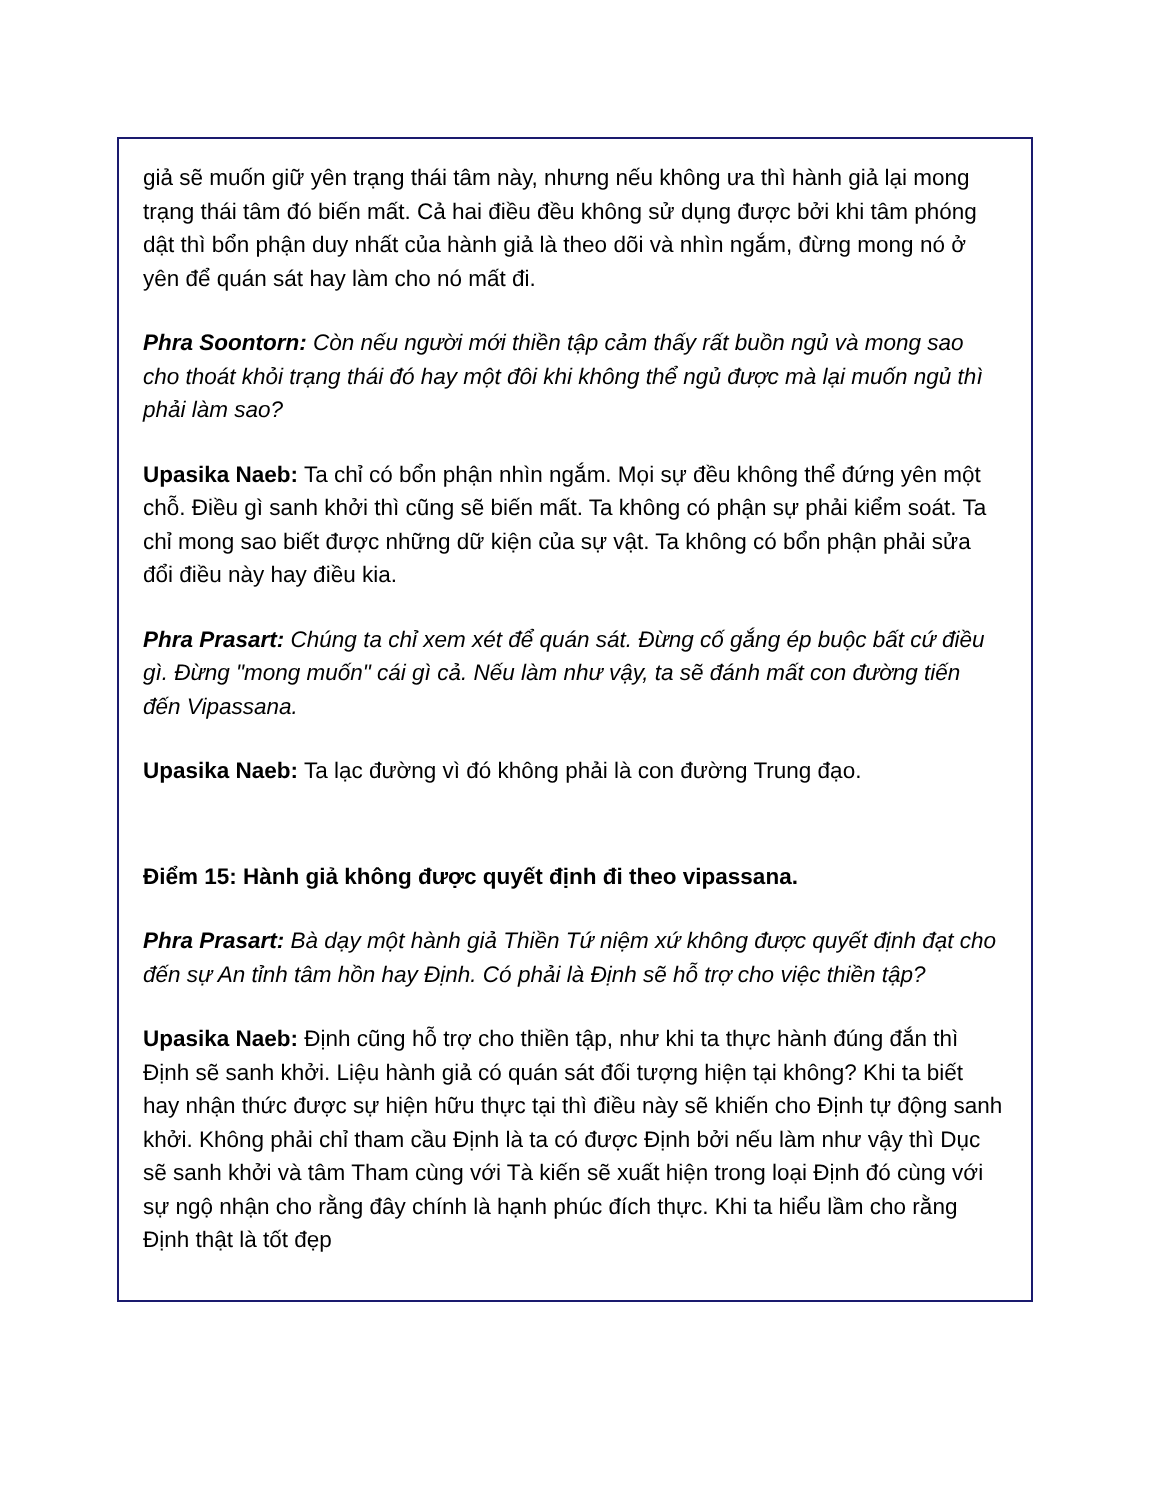giả sẽ muốn giữ yên trạng thái tâm này, nhưng nếu không ưa thì hành giả lại mong trạng thái tâm đó biến mất. Cả hai điều đều không sử dụng được bởi khi tâm phóng dật thì bổn phận duy nhất của hành giả là theo dõi và nhìn ngắm, đừng mong nó ở yên để quán sát hay làm cho nó mất đi.
Phra Soontorn: Còn nếu người mới thiền tập cảm thấy rất buồn ngủ và mong sao cho thoát khỏi trạng thái đó hay một đôi khi không thể ngủ được mà lại muốn ngủ thì phải làm sao?
Upasika Naeb: Ta chỉ có bổn phận nhìn ngắm. Mọi sự đều không thể đứng yên một chỗ. Điều gì sanh khởi thì cũng sẽ biến mất. Ta không có phận sự phải kiểm soát. Ta chỉ mong sao biết được những dữ kiện của sự vật. Ta không có bổn phận phải sửa đổi điều này hay điều kia.
Phra Prasart: Chúng ta chỉ xem xét để quán sát. Đừng cố gắng ép buộc bất cứ điều gì. Đừng "mong muốn" cái gì cả. Nếu làm như vậy, ta sẽ đánh mất con đường tiến đến Vipassana.
Upasika Naeb: Ta lạc đường vì đó không phải là con đường Trung đạo.
Điểm 15: Hành giả không được quyết định đi theo vipassana.
Phra Prasart: Bà dạy một hành giả Thiền Tứ niệm xứ không được quyết định đạt cho đến sự An tỉnh tâm hồn hay Định. Có phải là Định sẽ hỗ trợ cho việc thiền tập?
Upasika Naeb: Định cũng hỗ trợ cho thiền tập, như khi ta thực hành đúng đắn thì Định sẽ sanh khởi. Liệu hành giả có quán sát đối tượng hiện tại không? Khi ta biết hay nhận thức được sự hiện hữu thực tại thì điều này sẽ khiến cho Định tự động sanh khởi. Không phải chỉ tham cầu Định là ta có được Định bởi nếu làm như vậy thì Dục sẽ sanh khởi và tâm Tham cùng với Tà kiến sẽ xuất hiện trong loại Định đó cùng với sự ngộ nhận cho rằng đây chính là hạnh phúc đích thực. Khi ta hiểu lầm cho rằng Định thật là tốt đẹp